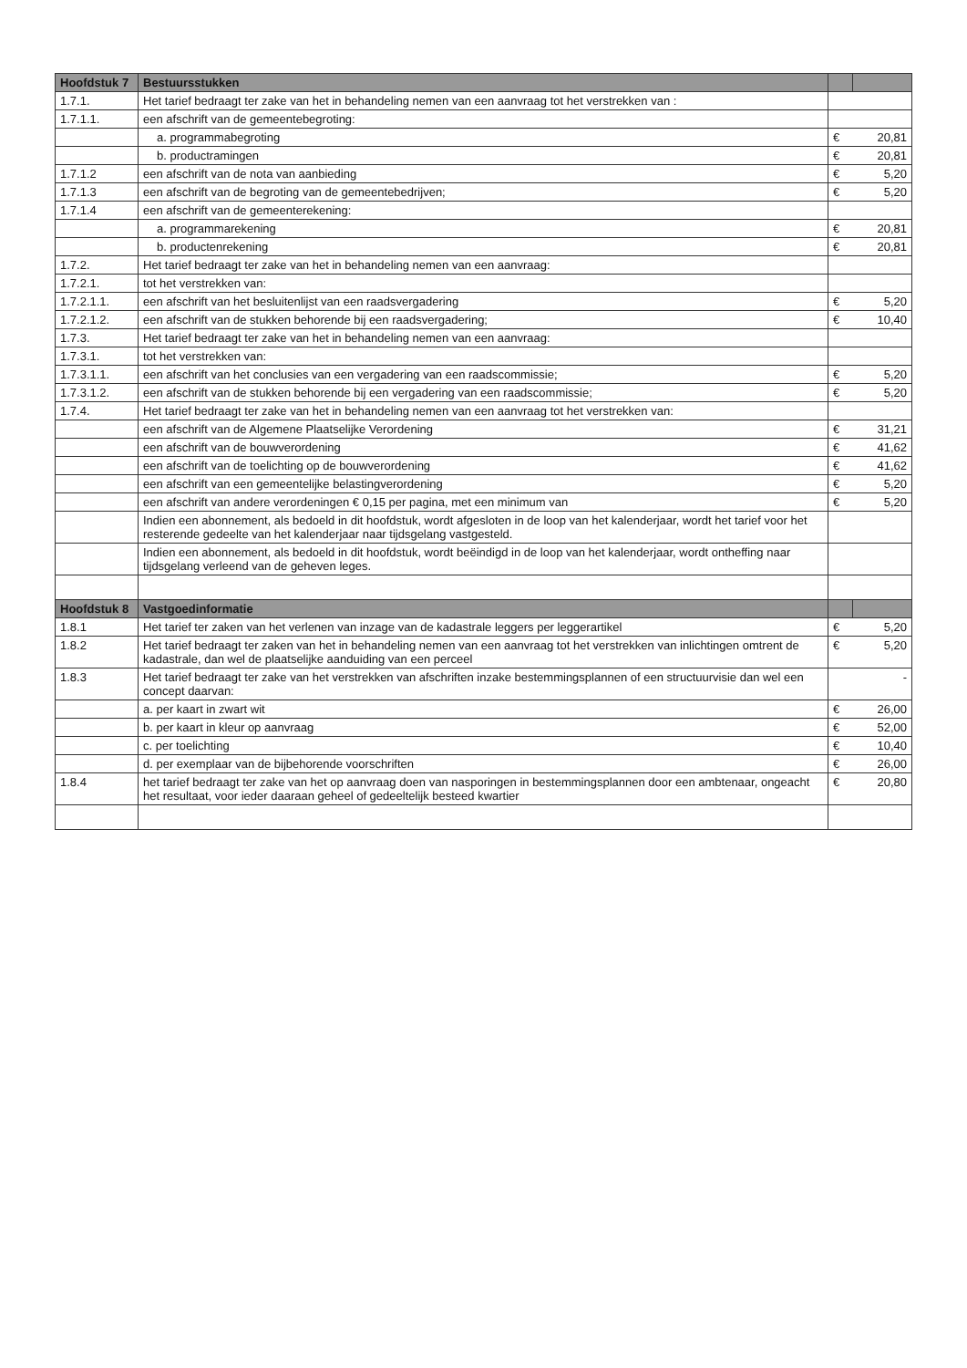| Hoofdstuk 7 | Bestuursstukken | | |
| --- | --- | --- | --- |
| 1.7.1. | Het tarief bedraagt ter zake van het in behandeling nemen van een aanvraag tot het verstrekken van : | | |
| 1.7.1.1. | een afschrift van de gemeentebegroting: | | |
| | a. programmabegroting | € | 20,81 |
| | b. productramingen | € | 20,81 |
| 1.7.1.2 | een afschrift van de nota van aanbieding | € | 5,20 |
| 1.7.1.3 | een afschrift van de begroting van de gemeentebedrijven; | € | 5,20 |
| 1.7.1.4 | een afschrift van de gemeenterekening: | | |
| | a. programmarekening | € | 20,81 |
| | b. productenrekening | € | 20,81 |
| 1.7.2. | Het tarief bedraagt ter zake van het in behandeling nemen van een aanvraag: | | |
| 1.7.2.1. | tot het verstrekken van: | | |
| 1.7.2.1.1. | een afschrift van het besluitenlijst van een raadsvergadering | € | 5,20 |
| 1.7.2.1.2. | een afschrift van de stukken behorende bij een raadsvergadering; | € | 10,40 |
| 1.7.3. | Het tarief bedraagt ter zake van het in behandeling nemen van een aanvraag: | | |
| 1.7.3.1. | tot het verstrekken van: | | |
| 1.7.3.1.1. | een afschrift van het conclusies van een vergadering van een raadscommissie; | € | 5,20 |
| 1.7.3.1.2. | een afschrift van de stukken behorende bij een vergadering van een raadscommissie; | € | 5,20 |
| 1.7.4. | Het tarief bedraagt ter zake van het in behandeling nemen van een aanvraag tot het verstrekken van: | | |
| | een afschrift van de Algemene Plaatselijke Verordening | € | 31,21 |
| | een afschrift van de bouwverordening | € | 41,62 |
| | een afschrift van de toelichting op de bouwverordening | € | 41,62 |
| | een afschrift van een gemeentelijke belastingverordening | € | 5,20 |
| | een afschrift van andere verordeningen € 0,15 per pagina, met een minimum van | € | 5,20 |
| | Indien een abonnement, als bedoeld in dit hoofdstuk, wordt afgesloten in de loop van het kalenderjaar, wordt het tarief voor het resterende gedeelte van het kalenderjaar naar tijdsgelang vastgesteld. | | |
| | Indien een abonnement, als bedoeld in dit hoofdstuk, wordt beëindigd in de loop van het kalenderjaar, wordt ontheffing naar tijdsgelang verleend van de geheven leges. | | |
| Hoofdstuk 8 | Vastgoedinformatie | | |
| 1.8.1 | Het tarief ter zaken van het verlenen van inzage van de kadastrale leggers per leggerartikel | € | 5,20 |
| 1.8.2 | Het tarief bedraagt ter zaken van het in behandeling nemen van een aanvraag tot het verstrekken van inlichtingen omtrent de kadastrale, dan wel de plaatselijke aanduiding van een perceel | € | 5,20 |
| 1.8.3 | Het tarief bedraagt ter zake van het verstrekken van afschriften inzake bestemmingsplannen of een structuurvisie dan wel een concept daarvan: | | - |
| | a. per kaart in zwart wit | € | 26,00 |
| | b. per kaart in kleur op aanvraag | € | 52,00 |
| | c. per toelichting | € | 10,40 |
| | d. per exemplaar van de bijbehorende voorschriften | € | 26,00 |
| 1.8.4 | het tarief bedraagt ter zake van het op aanvraag doen van nasporingen in bestemmingsplannen door een ambtenaar, ongeacht het resultaat, voor ieder daaraan geheel of gedeeltelijk besteed kwartier | € | 20,80 |